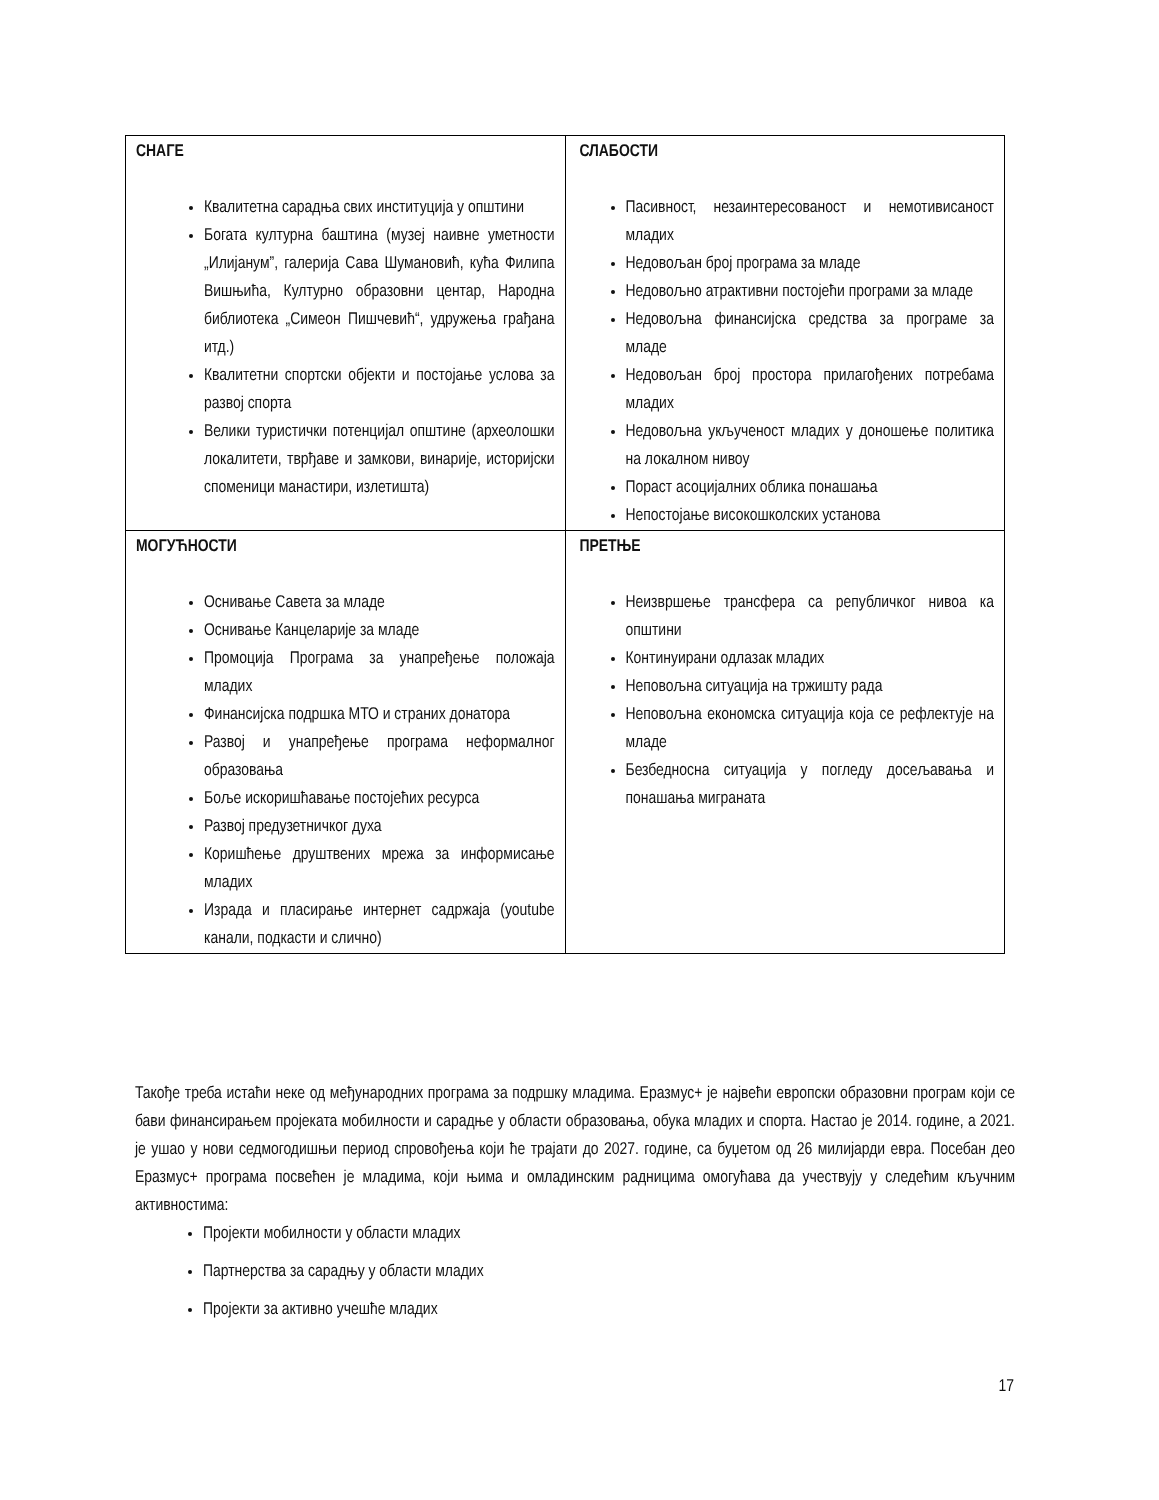| СНАГЕ Квалитетна сарадња свих институција у општини Богата културна баштина (музеј наивне уметности „Илијанум”, галерија Сава Шумановић, кућа Филипа Вишњића, Културно образовни центар, Народна библиотека „Симеон Пишчевић“, удружења грађана итд.) Квалитетни спортски објекти и постојање услова за развој спорта Велики туристички потенцијал општине (археолошки локалитети, тврђаве и замкови, винарије, историјски споменици манастири, излетишта) | СЛАБОСТИ Пасивност, незаинтересованост и немотивисаност младих Недовољан број програма за младе Недовољно атрактивни постојећи програми за младе Недовољна финансијска средства за програме за младе Недовољан број простора прилагођених потребама младих Недовољна укљученост младих у доношење политика на локалном нивоу Пораст асоцијалних облика понашања Непостојање високошколских установа |
| МОГУЋНОСТИ Оснивање Савета за младе Оснивање Канцеларије за младе Промоција Програма за унапређење положаја младих Финансијска подршка МТО и страних донатора Развој и унапређење програма неформалног образовања Боље искоришћавање постојећих ресурса Развој предузетничког духа Коришћење друштвених мрежа за информисање младих Израда и пласирање интернет садржаја (youtube канали, подкасти и слично) | ПРЕТЊЕ Неизвршење трансфера са републичког нивоа ка општини Континуирани одлазак младих Неповољна ситуација на тржишту рада Неповољна економска ситуација која се рефлектује на младе Безбедносна ситуација у погледу досељавања и понашања миграната |
Такође треба истаћи неке од међународних програма за подршку младима. Еразмус+ је највећи европски образовни програм који се бави финансирањем пројеката мобилности и сарадње у области образовања, обука младих и спорта. Настао је 2014. године, а 2021. је ушао у нови седмогодишњи период спровођења који ће трајати до 2027. године, са буџетом од 26 милијарди евра. Посебан део Еразмус+ програма посвећен је младима, који њима и омладинским радницима омогућава да учествују у следећим кључним активностима:
Пројекти мобилности у области младих
Партнерства за сарадњу у области младих
Пројекти за активно учешће младих
17